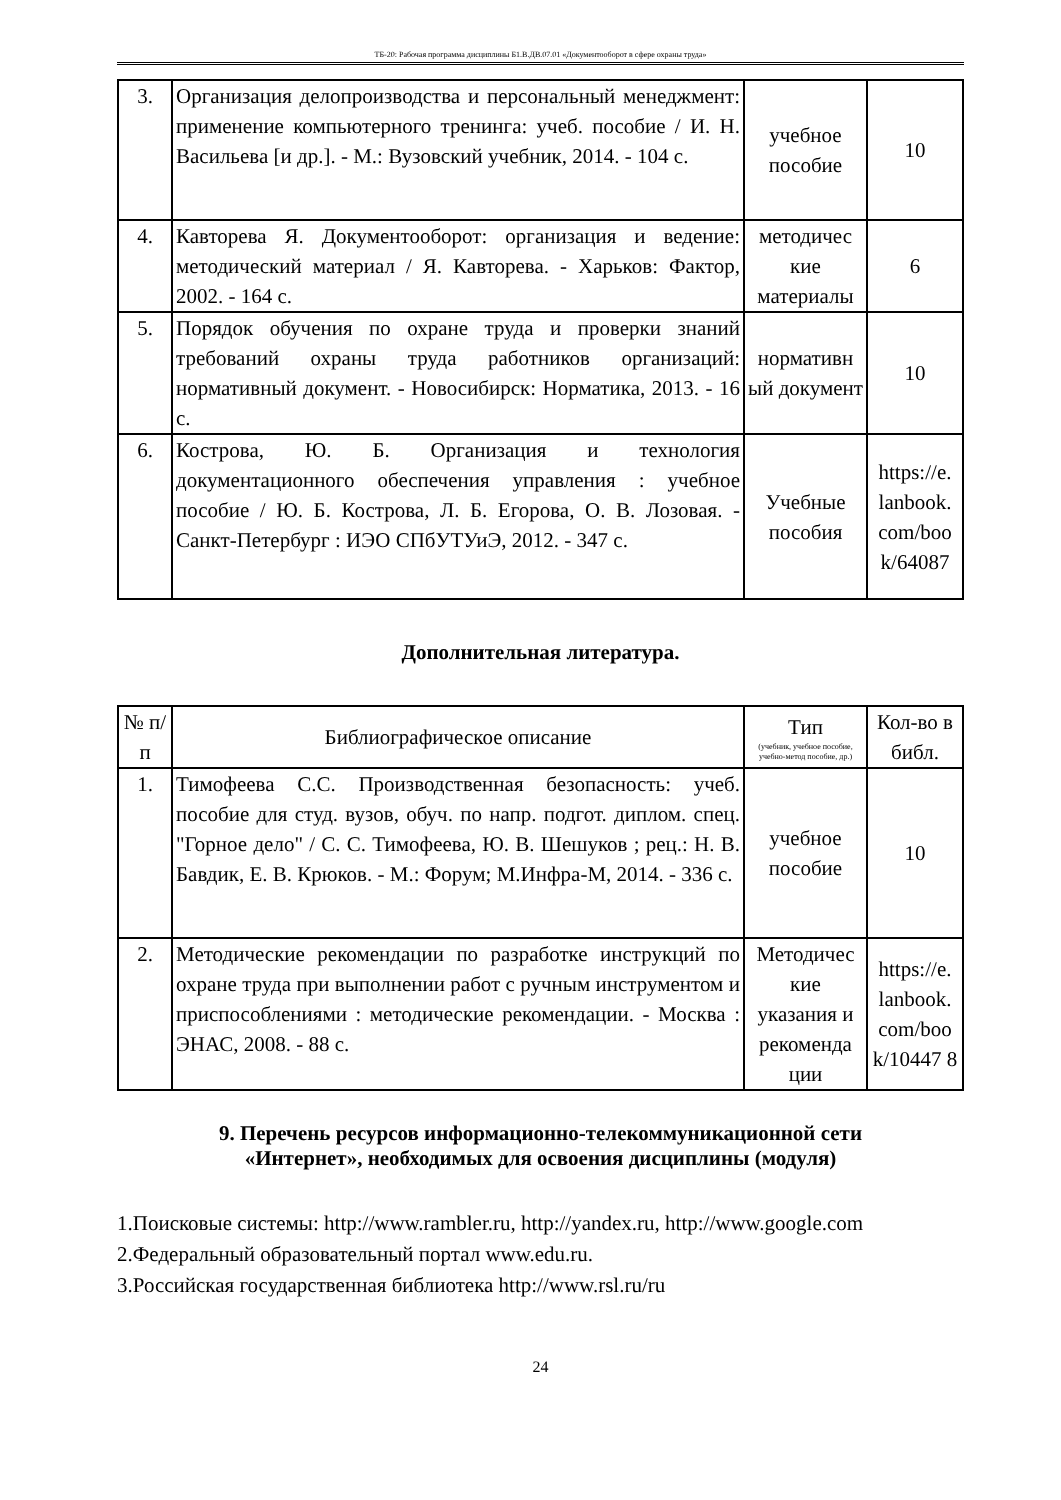ТБ-20: Рабочая программа дисциплины Б1.В.ДВ.07.01 «Документооборот в сфере охраны труда»
| 3. | Организация делопроизводства и персональный менеджмент: применение компьютерного тренинга: учеб. пособие / И. Н. Васильева [и др.]. - М.: Вузовский учебник, 2014. - 104 с. | учебное пособие | 10 |
| 4. | Кавторева Я. Документооборот: организация и ведение: методический материал / Я. Кавторева. - Харьков: Фактор, 2002. - 164 с. | методичес кие материалы | 6 |
| 5. | Порядок обучения по охране труда и проверки знаний требований охраны труда работников организаций: нормативный документ. - Новосибирск: Норматика, 2013. - 16 с. | нормативн ый документ | 10 |
| 6. | Кострова, Ю. Б. Организация и технология документационного обеспечения управления : учебное пособие / Ю. Б. Кострова, Л. Б. Егорова, О. В. Лозовая. - Санкт-Петербург : ИЭО СПбУТУиЭ, 2012. - 347 с. | Учебные пособия | https://e. lanbook. com/boo k/64087 |
Дополнительная литература.
| № п/п | Библиографическое описание | Тип (учебник, учебное пособие, учебно-метод пособие, др.) | Кол-во в библ. |
| --- | --- | --- | --- |
| 1. | Тимофеева С.С. Производственная безопасность: учеб. пособие для студ. вузов, обуч. по напр. подгот. диплом. спец. "Горное дело" / С. С. Тимофеева, Ю. В. Шешуков ; рец.: Н. В. Бавдик, Е. В. Крюков. - М.: Форум; М.Инфра-М, 2014. - 336 с. | учебное пособие | 10 |
| 2. | Методические рекомендации по разработке инструкций по охране труда при выполнении работ с ручным инструментом и приспособлениями : методические рекомендации. - Москва : ЭНАС, 2008. - 88 с. | Методичес кие указания и рекоменда ции | https://e. lanbook. com/boo k/10447 8 |
9. Перечень ресурсов информационно-телекоммуникационной сети
«Интернет», необходимых для освоения дисциплины (модуля)
1.Поисковые системы: http://www.rambler.ru, http://yandex.ru, http://www.google.com
2.Федеральный образовательный портал www.edu.ru.
3.Российская государственная библиотека http://www.rsl.ru/ru
24